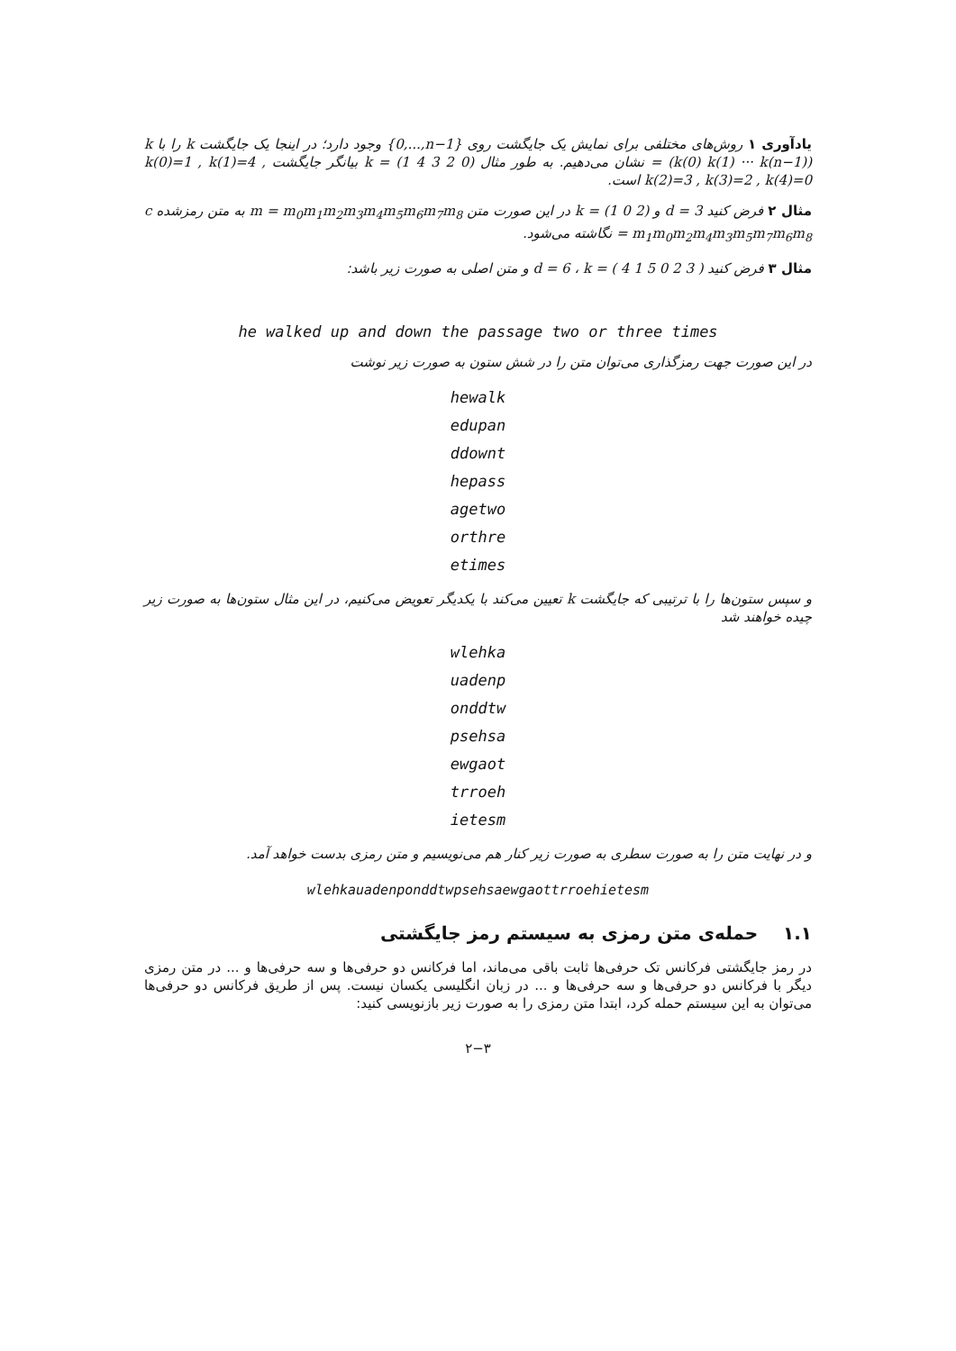یادآوری ۱ روش‌های مختلفی برای نمایش یک جایگشت روی {0,...,n−1} وجود دارد؛ در اینجا یک جایگشت k را با k = (k(0) k(1) ··· k(n−1)) نشان می‌دهیم. به طور مثال k = (1 4 3 2 0) بیانگر جایگشت k(0)=1 , k(1)=4 , k(2)=3 , k(3)=2 , k(4)=0 است.
مثال ۲ فرض کنید d = 3 و k = (1 0 2) در این صورت متن m = m<sub>0</sub>m<sub>1</sub>m<sub>2</sub>m<sub>3</sub>m<sub>4</sub>m<sub>5</sub>m<sub>6</sub>m<sub>7</sub>m<sub>8</sub> به متن رمزشده c = m<sub>1</sub>m<sub>0</sub>m<sub>2</sub>m<sub>4</sub>m<sub>3</sub>m<sub>5</sub>m<sub>7</sub>m<sub>6</sub>m<sub>8</sub> نگاشته می‌شود.
مثال ۳ فرض کنید d = 6 ، k = ( 4 1 5 0 2 3 ) و متن اصلی به صورت زیر باشد:
he walked up and down the passage two or three times
در این صورت جهت رمزگذاری می‌توان متن را در شش ستون به صورت زیر نوشت
hewalk
edupan
ddownt
hepass
agetwo
orthre
etimes
و سپس ستون‌ها را با ترتیبی که جایگشت k تعیین می‌کند با یکدیگر تعویض می‌کنیم، در این مثال ستون‌ها به صورت زیر چیده خواهند شد
wlehka
uadenp
onddtw
psehsa
ewgaot
trroeh
ietesm
و در نهایت متن را به صورت سطری به صورت زیر کنار هم می‌نویسیم و متن رمزی بدست خواهد آمد.
wlehkauadenponddtwpsehsaewgaottrroehietesm
۱.۱ حمله‌ی متن رمزی به سیستم رمز جایگشتی
در رمز جایگشتی فرکانس تک حرفی‌ها ثابت باقی می‌ماند، اما فرکانس دو حرفی‌ها و سه حرفی‌ها و ... در متن رمزی دیگر با فرکانس دو حرفی‌ها و سه حرفی‌ها و ... در زبان انگلیسی یکسان نیست. پس از طریق فرکانس دو حرفی‌ها می‌توان به این سیستم حمله کرد، ابتدا متن رمزی را به صورت زیر بازنویسی کنید:
۲−۳